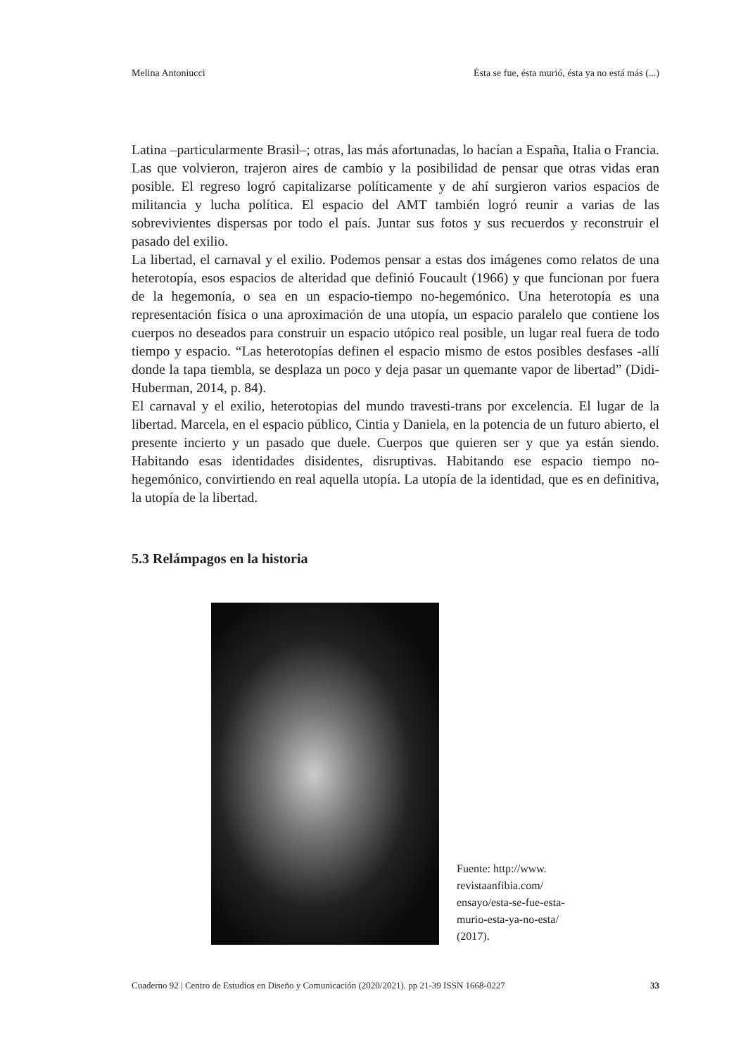Melina Antoniucci Ésta se fue, ésta murió, ésta ya no está más (...)
Latina –particularmente Brasil–; otras, las más afortunadas, lo hacían a España, Italia o Francia. Las que volvieron, trajeron aires de cambio y la posibilidad de pensar que otras vidas eran posible. El regreso logró capitalizarse políticamente y de ahí surgieron varios espacios de militancia y lucha política. El espacio del AMT también logró reunir a varias de las sobrevivientes dispersas por todo el país. Juntar sus fotos y sus recuerdos y reconstruir el pasado del exilio.
La libertad, el carnaval y el exilio. Podemos pensar a estas dos imágenes como relatos de una heterotopía, esos espacios de alteridad que definió Foucault (1966) y que funcionan por fuera de la hegemonía, o sea en un espacio-tiempo no-hegemónico. Una heterotopía es una representación física o una aproximación de una utopía, un espacio paralelo que contiene los cuerpos no deseados para construir un espacio utópico real posible, un lugar real fuera de todo tiempo y espacio. “Las heterotopías definen el espacio mismo de estos posibles desfases -allí donde la tapa tiembla, se desplaza un poco y deja pasar un quemante vapor de libertad” (Didi-Huberman, 2014, p. 84).
El carnaval y el exilio, heterotopias del mundo travesti-trans por excelencia. El lugar de la libertad. Marcela, en el espacio público, Cintia y Daniela, en la potencia de un futuro abierto, el presente incierto y un pasado que duele. Cuerpos que quieren ser y que ya están siendo. Habitando esas identidades disidentes, disruptivas. Habitando ese espacio tiempo no-hegemónico, convirtiendo en real aquella utopía. La utopía de la identidad, que es en definitiva, la utopía de la libertad.
5.3 Relámpagos en la historia
Fuente: http://www.
revistaanfibia.com/
ensayo/esta-se-fue-esta-
murio-esta-ya-no-esta/
(2017).
Cuaderno 92 | Centro de Estudios en Diseño y Comunicación (2020/2021). pp 21-39 ISSN 1668-0227 33